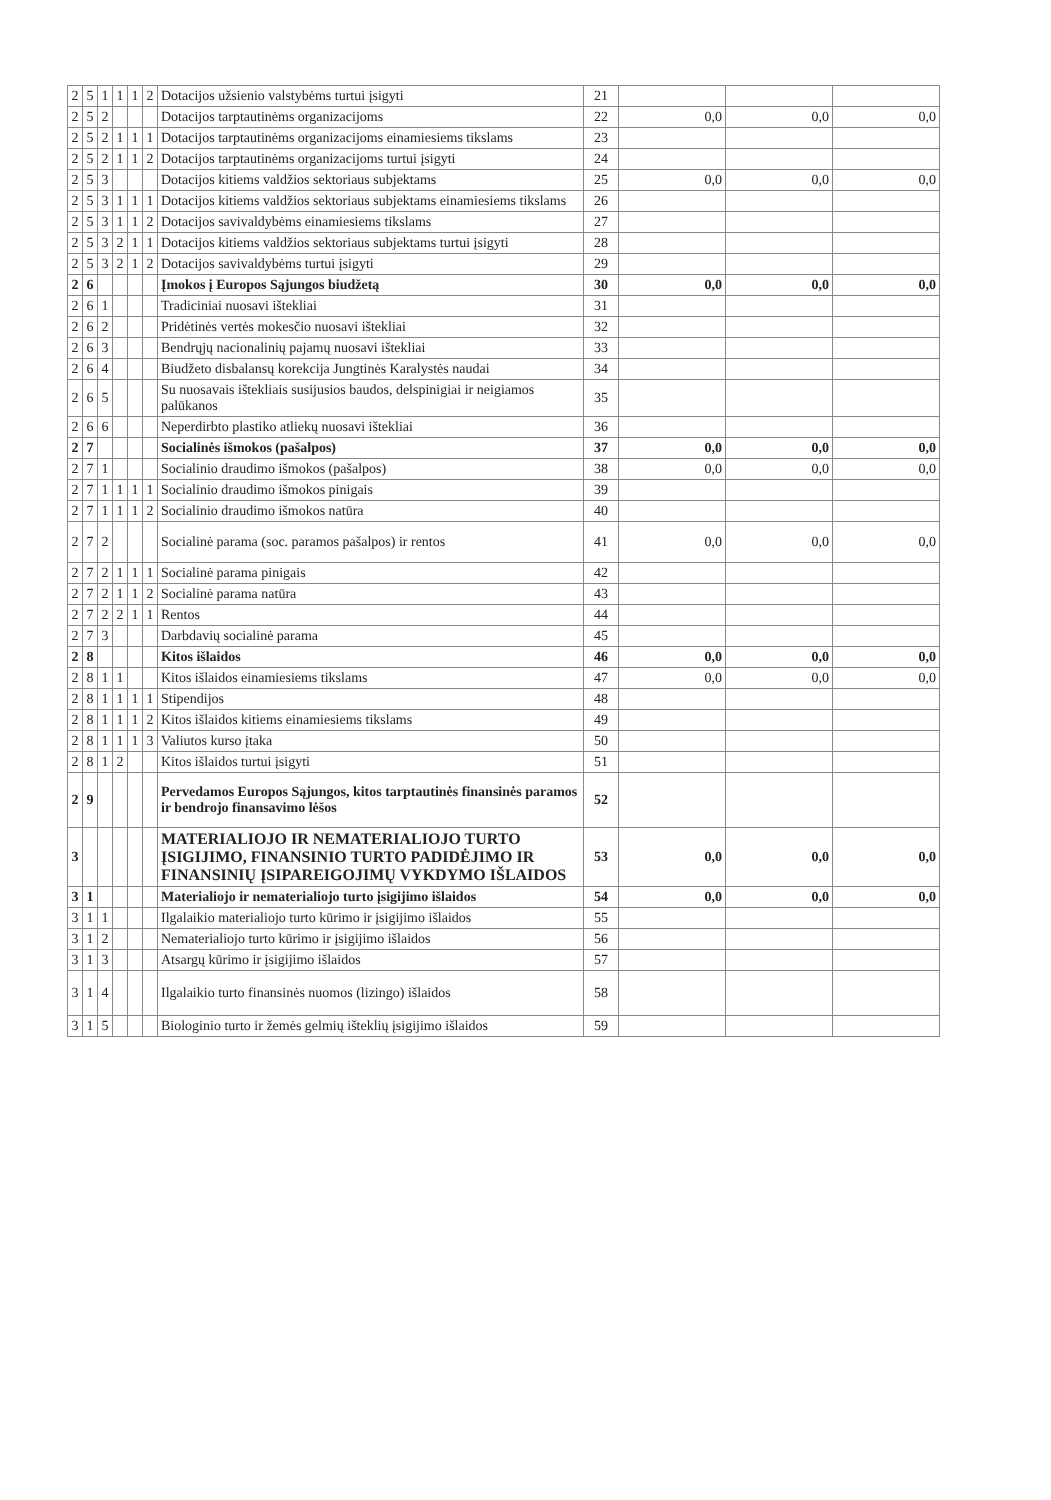| 2 | 5 | 1 | 1 | 1 | 2 | Dotacijos užsienio valstybėms turtui įsigyti | 21 | | | |
| 2 | 5 | 2 | | | | Dotacijos tarptautinėms organizacijoms | 22 | 0,0 | 0,0 | 0,0 |
| 2 | 5 | 2 | 1 | 1 | 1 | Dotacijos tarptautinėms organizacijoms einamiesiems tikslams | 23 | | | |
| 2 | 5 | 2 | 1 | 1 | 2 | Dotacijos tarptautinėms organizacijoms turtui įsigyti | 24 | | | |
| 2 | 5 | 3 | | | | Dotacijos kitiems valdžios sektoriaus subjektams | 25 | 0,0 | 0,0 | 0,0 |
| 2 | 5 | 3 | 1 | 1 | 1 | Dotacijos kitiems valdžios sektoriaus subjektams einamiesiems tikslams | 26 | | | |
| 2 | 5 | 3 | 1 | 1 | 2 | Dotacijos savivaldybėms einamiesiems tikslams | 27 | | | |
| 2 | 5 | 3 | 2 | 1 | 1 | Dotacijos kitiems valdžios sektoriaus subjektams turtui įsigyti | 28 | | | |
| 2 | 5 | 3 | 2 | 1 | 2 | Dotacijos savivaldybėms turtui įsigyti | 29 | | | |
| 2 | 6 | | | | | Įmokos į Europos Sąjungos biudžetą | 30 | 0,0 | 0,0 | 0,0 |
| 2 | 6 | 1 | | | | Tradiciniai nuosavi ištekliai | 31 | | | |
| 2 | 6 | 2 | | | | Pridėtinės vertės mokesčio nuosavi ištekliai | 32 | | | |
| 2 | 6 | 3 | | | | Bendrųjų nacionalinių pajamų nuosavi ištekliai | 33 | | | |
| 2 | 6 | 4 | | | | Biudžeto disbalansų korekcija Jungtinės Karalystės naudai | 34 | | | |
| 2 | 6 | 5 | | | | Su nuosavais ištekliais susijusios baudos, delspinigiai ir neigiamos palūkanos | 35 | | | |
| 2 | 6 | 6 | | | | Neperdirbto plastiko atliekų nuosavi ištekliai | 36 | | | |
| 2 | 7 | | | | | Socialinės išmokos (pašalpos) | 37 | 0,0 | 0,0 | 0,0 |
| 2 | 7 | 1 | | | | Socialinio draudimo išmokos (pašalpos) | 38 | 0,0 | 0,0 | 0,0 |
| 2 | 7 | 1 | 1 | 1 | 1 | Socialinio draudimo išmokos pinigais | 39 | | | |
| 2 | 7 | 1 | 1 | 1 | 2 | Socialinio draudimo išmokos natūra | 40 | | | |
| 2 | 7 | 2 | | | | Socialinė parama (soc. paramos pašalpos) ir rentos | 41 | 0,0 | 0,0 | 0,0 |
| 2 | 7 | 2 | 1 | 1 | 1 | Socialinė parama pinigais | 42 | | | |
| 2 | 7 | 2 | 1 | 1 | 2 | Socialinė parama natūra | 43 | | | |
| 2 | 7 | 2 | 2 | 1 | 1 | Rentos | 44 | | | |
| 2 | 7 | 3 | | | | Darbdavių socialinė parama | 45 | | | |
| 2 | 8 | | | | | Kitos išlaidos | 46 | 0,0 | 0,0 | 0,0 |
| 2 | 8 | 1 | 1 | | | Kitos išlaidos einamiesiems tikslams | 47 | 0,0 | 0,0 | 0,0 |
| 2 | 8 | 1 | 1 | 1 | 1 | Stipendijos | 48 | | | |
| 2 | 8 | 1 | 1 | 1 | 2 | Kitos išlaidos kitiems einamiesiems tikslams | 49 | | | |
| 2 | 8 | 1 | 1 | 1 | 3 | Valiutos kurso įtaka | 50 | | | |
| 2 | 8 | 1 | 2 | | | Kitos išlaidos turtui įsigyti | 51 | | | |
| 2 | 9 | | | | | Pervedamos Europos Sąjungos, kitos tarptautinės finansinės paramos ir bendrojo finansavimo lėšos | 52 | | | |
| 3 | | | | | | MATERIALIOJO IR NEMATERIALIOJO TURTO ĮSIGIJIMO, FINANSINIO TURTO PADIDĖJIMO IR FINANSINIŲ ĮSIPAREIGOJIMŲ VYKDYMO IŠLAIDOS | 53 | 0,0 | 0,0 | 0,0 |
| 3 | 1 | | | | | Materialiojo ir nematerialiojo turto įsigijimo išlaidos | 54 | 0,0 | 0,0 | 0,0 |
| 3 | 1 | 1 | | | | Ilgalaikio materialiojo turto kūrimo ir įsigijimo išlaidos | 55 | | | |
| 3 | 1 | 2 | | | | Nematerialiojo turto kūrimo ir įsigijimo išlaidos | 56 | | | |
| 3 | 1 | 3 | | | | Atsargų kūrimo ir įsigijimo išlaidos | 57 | | | |
| 3 | 1 | 4 | | | | Ilgalaikio turto finansinės nuomos (lizingo) išlaidos | 58 | | | |
| 3 | 1 | 5 | | | | Biologinio turto ir žemės gelmių išteklių įsigijimo išlaidos | 59 | | | |